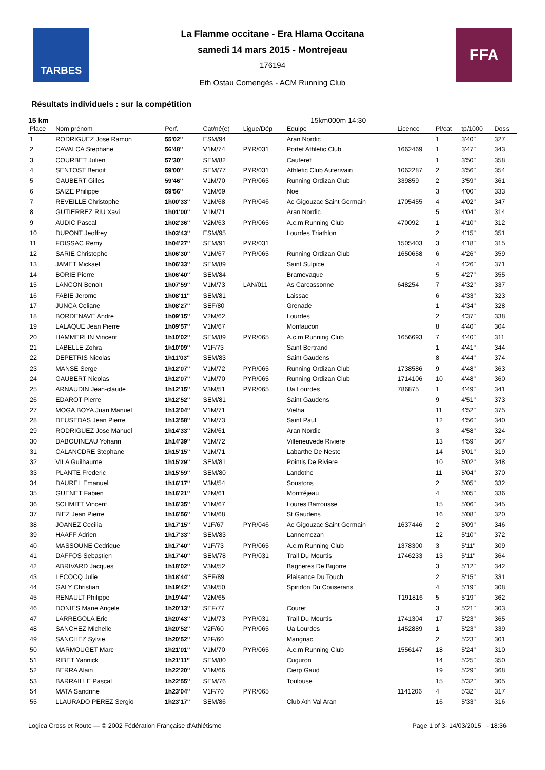TARBES
La Flamme occitane - Era Hlama Occitana
samedi 14 mars 2015 - Montrejeau
176194
Eth Ostau Comengès - ACM Running Club
FFA
Résultats individuels : sur la compétition
15 km 15km000m 14:30
| Place | Nom prénom | Perf. | Cat/né(e) | Ligue/Dép | Equipe | Licence | Pl/cat | tp/1000 | Doss |
| --- | --- | --- | --- | --- | --- | --- | --- | --- | --- |
| 1 | RODRIGUEZ Jose Ramon | 55'02'' | ESM/94 | | Aran Nordic | | 1 | 3'40'' | 327 |
| 2 | CAVALCA Stephane | 56'48'' | V1M/74 | PYR/031 | Portet Athletic Club | 1662469 | 1 | 3'47'' | 343 |
| 3 | COURBET Julien | 57'30'' | SEM/82 | | Cauteret | | 1 | 3'50'' | 358 |
| 4 | SENTOST Benoit | 59'00'' | SEM/77 | PYR/031 | Athletic Club Auterivain | 1062287 | 2 | 3'56'' | 354 |
| 5 | GAUBERT Gilles | 59'46'' | V1M/70 | PYR/065 | Running Ordizan Club | 339859 | 2 | 3'59'' | 361 |
| 6 | SAIZE Philippe | 59'56'' | V1M/69 | | Noe | | 3 | 4'00'' | 333 |
| 7 | REVEILLE Christophe | 1h00'33'' | V1M/68 | PYR/046 | Ac Gigouzac Saint Germain | 1705455 | 4 | 4'02'' | 347 |
| 8 | GUTIERREZ RIU Xavi | 1h01'00'' | V1M/71 | | Aran Nordic | | 5 | 4'04'' | 314 |
| 9 | AUDIC Pascal | 1h02'36'' | V2M/63 | PYR/065 | A.c.m Running Club | 470092 | 1 | 4'10'' | 312 |
| 10 | DUPONT Jeoffrey | 1h03'43'' | ESM/95 | | Lourdes Triathlon | | 2 | 4'15'' | 351 |
| 11 | FOISSAC Remy | 1h04'27'' | SEM/91 | PYR/031 | | 1505403 | 3 | 4'18'' | 315 |
| 12 | SARIE Christophe | 1h06'30'' | V1M/67 | PYR/065 | Running Ordizan Club | 1650658 | 6 | 4'26'' | 359 |
| 13 | JAMET Mickael | 1h06'33'' | SEM/89 | | Saint Sulpice | | 4 | 4'26'' | 371 |
| 14 | BORIE Pierre | 1h06'40'' | SEM/84 | | Bramevaque | | 5 | 4'27'' | 355 |
| 15 | LANCON Benoit | 1h07'59'' | V1M/73 | LAN/011 | As Carcassonne | 648254 | 7 | 4'32'' | 337 |
| 16 | FABIE Jerome | 1h08'11'' | SEM/81 | | Laissac | | 6 | 4'33'' | 323 |
| 17 | JUNCA Celiane | 1h08'27'' | SEF/80 | | Grenade | | 1 | 4'34'' | 328 |
| 18 | BORDENAVE Andre | 1h09'15'' | V2M/62 | | Lourdes | | 2 | 4'37'' | 338 |
| 19 | LALAQUE Jean Pierre | 1h09'57'' | V1M/67 | | Monfaucon | | 8 | 4'40'' | 304 |
| 20 | HAMMERLIN Vincent | 1h10'02'' | SEM/89 | PYR/065 | A.c.m Running Club | 1656693 | 7 | 4'40'' | 311 |
| 21 | LABELLE Zohra | 1h10'09'' | V1F/73 | | Saint Bertrand | | 1 | 4'41'' | 344 |
| 22 | DEPETRIS Nicolas | 1h11'03'' | SEM/83 | | Saint Gaudens | | 8 | 4'44'' | 374 |
| 23 | MANSE Serge | 1h12'07'' | V1M/72 | PYR/065 | Running Ordizan Club | 1738586 | 9 | 4'48'' | 363 |
| 24 | GAUBERT Nicolas | 1h12'07'' | V1M/70 | PYR/065 | Running Ordizan Club | 1714106 | 10 | 4'48'' | 360 |
| 25 | ARNAUDIN Jean-claude | 1h12'15'' | V3M/51 | PYR/065 | Ua Lourdes | 786875 | 1 | 4'49'' | 341 |
| 26 | EDAROT Pierre | 1h12'52'' | SEM/81 | | Saint Gaudens | | 9 | 4'51'' | 373 |
| 27 | MOGA BOYA Juan Manuel | 1h13'04'' | V1M/71 | | Vielha | | 11 | 4'52'' | 375 |
| 28 | DEUSEDAS Jean Pierre | 1h13'58'' | V1M/73 | | Saint Paul | | 12 | 4'56'' | 340 |
| 29 | RODRIGUEZ Jose Manuel | 1h14'33'' | V2M/61 | | Aran Nordic | | 3 | 4'58'' | 324 |
| 30 | DABOUINEAU Yohann | 1h14'39'' | V1M/72 | | Villeneuvede Riviere | | 13 | 4'59'' | 367 |
| 31 | CALANCDRE Stephane | 1h15'15'' | V1M/71 | | Labarthe De Neste | | 14 | 5'01'' | 319 |
| 32 | VILA Guilhaume | 1h15'29'' | SEM/81 | | Pointis De Riviere | | 10 | 5'02'' | 348 |
| 33 | PLANTE Frederic | 1h15'59'' | SEM/80 | | Landothe | | 11 | 5'04'' | 370 |
| 34 | DAUREL Emanuel | 1h16'17'' | V3M/54 | | Soustons | | 2 | 5'05'' | 332 |
| 35 | GUENET Fabien | 1h16'21'' | V2M/61 | | Montréjeau | | 4 | 5'05'' | 336 |
| 36 | SCHMITT Vincent | 1h16'35'' | V1M/67 | | Loures Barrousse | | 15 | 5'06'' | 345 |
| 37 | BIEZ Jean Pierre | 1h16'56'' | V1M/68 | | St Gaudens | | 16 | 5'08'' | 320 |
| 38 | JOANEZ Cecilia | 1h17'15'' | V1F/67 | PYR/046 | Ac Gigouzac Saint Germain | 1637446 | 2 | 5'09'' | 346 |
| 39 | HAAFF Adrien | 1h17'33'' | SEM/83 | | Lannemezan | | 12 | 5'10'' | 372 |
| 40 | MASSOUNE Cedrique | 1h17'40'' | V1F/73 | PYR/065 | A.c.m Running Club | 1378300 | 3 | 5'11'' | 309 |
| 41 | DAFFOS Sebastien | 1h17'40'' | SEM/78 | PYR/031 | Trail Du Mourtis | 1746233 | 13 | 5'11'' | 364 |
| 42 | ABRIVARD Jacques | 1h18'02'' | V3M/52 | | Bagneres De Bigorre | | 3 | 5'12'' | 342 |
| 43 | LECOCQ Julie | 1h18'44'' | SEF/89 | | Plaisance Du Touch | | 2 | 5'15'' | 331 |
| 44 | GALY Christian | 1h19'42'' | V3M/50 | | Spiridon Du Couserans | | 4 | 5'19'' | 308 |
| 45 | RENAULT Philippe | 1h19'44'' | V2M/65 | | | T191816 | 5 | 5'19'' | 362 |
| 46 | DONIES Marie Angele | 1h20'13'' | SEF/77 | | Couret | | 3 | 5'21'' | 303 |
| 47 | LARREGOLA Eric | 1h20'43'' | V1M/73 | PYR/031 | Trail Du Mourtis | 1741304 | 17 | 5'23'' | 365 |
| 48 | SANCHEZ Michelle | 1h20'52'' | V2F/60 | PYR/065 | Ua Lourdes | 1452889 | 1 | 5'23'' | 339 |
| 49 | SANCHEZ Sylvie | 1h20'52'' | V2F/60 | | Marignac | | 2 | 5'23'' | 301 |
| 50 | MARMOUGET Marc | 1h21'01'' | V1M/70 | PYR/065 | A.c.m Running Club | 1556147 | 18 | 5'24'' | 310 |
| 51 | RIBET Yannick | 1h21'11'' | SEM/80 | | Cuguron | | 14 | 5'25'' | 350 |
| 52 | BERRA Alain | 1h22'20'' | V1M/66 | | Cierp Gaud | | 19 | 5'29'' | 368 |
| 53 | BARRAILLE Pascal | 1h22'55'' | SEM/76 | | Toulouse | | 15 | 5'32'' | 305 |
| 54 | MATA Sandrine | 1h23'04'' | V1F/70 | PYR/065 | | 1141206 | 4 | 5'32'' | 317 |
| 55 | LLAURADO PEREZ Sergio | 1h23'17'' | SEM/86 | | Club Ath Val Aran | | 16 | 5'33'' | 316 |
Logica Cross et Route — © 2002 Fédération Française d'Athlétisme Page 1 of 3- 14/03/2015 - 18:36